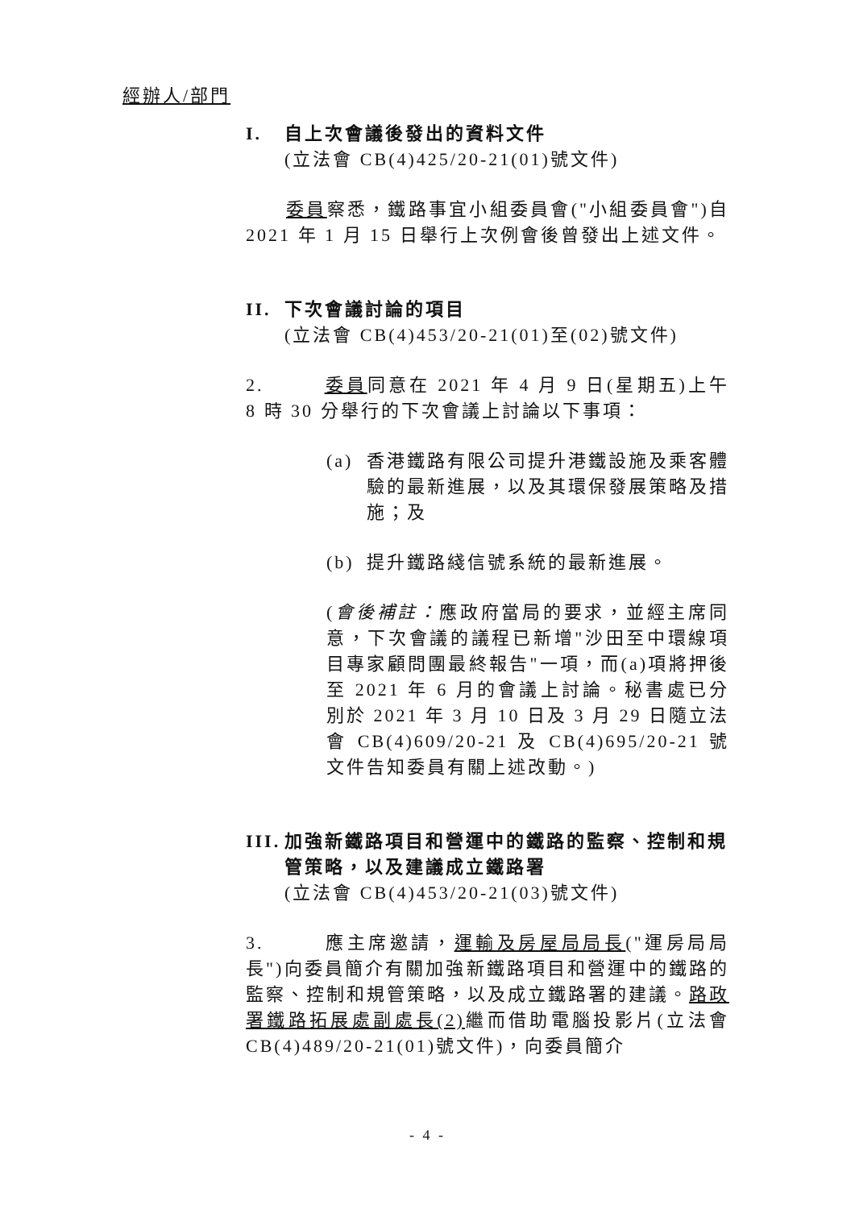經辦人/部門
I. 自上次會議後發出的資料文件
(立法會 CB(4)425/20-21(01)號文件)
  委員察悉，鐵路事宜小組委員會("小組委員會")自 2021 年 1 月 15 日舉行上次例會後曾發出上述文件。
II. 下次會議討論的項目
(立法會 CB(4)453/20-21(01)至(02)號文件)
2.   委員同意在 2021 年 4 月 9 日(星期五)上午 8 時 30 分舉行的下次會議上討論以下事項：
(a) 香港鐵路有限公司提升港鐵設施及乘客體驗的最新進展，以及其環保發展策略及措施；及
(b) 提升鐵路綫信號系統的最新進展。
(會後補註：應政府當局的要求，並經主席同意，下次會議的議程已新增"沙田至中環線項目專家顧問團最終報告"一項，而(a)項將押後至 2021 年 6 月的會議上討論。秘書處已分別於 2021 年 3 月 10 日及 3 月 29 日隨立法會 CB(4)609/20-21 及 CB(4)695/20-21 號文件告知委員有關上述改動。)
III. 加強新鐵路項目和營運中的鐵路的監察、控制和規管策略，以及建議成立鐵路署
(立法會 CB(4)453/20-21(03)號文件)
3.   應主席邀請，運輸及房屋局局長("運房局局長")向委員簡介有關加強新鐵路項目和營運中的鐵路的監察、控制和規管策略，以及成立鐵路署的建議。路政署鐵路拓展處副處長(2) 繼而借助電腦投影片(立法會 CB(4)489/20-21(01)號文件)，向委員簡介
- 4 -